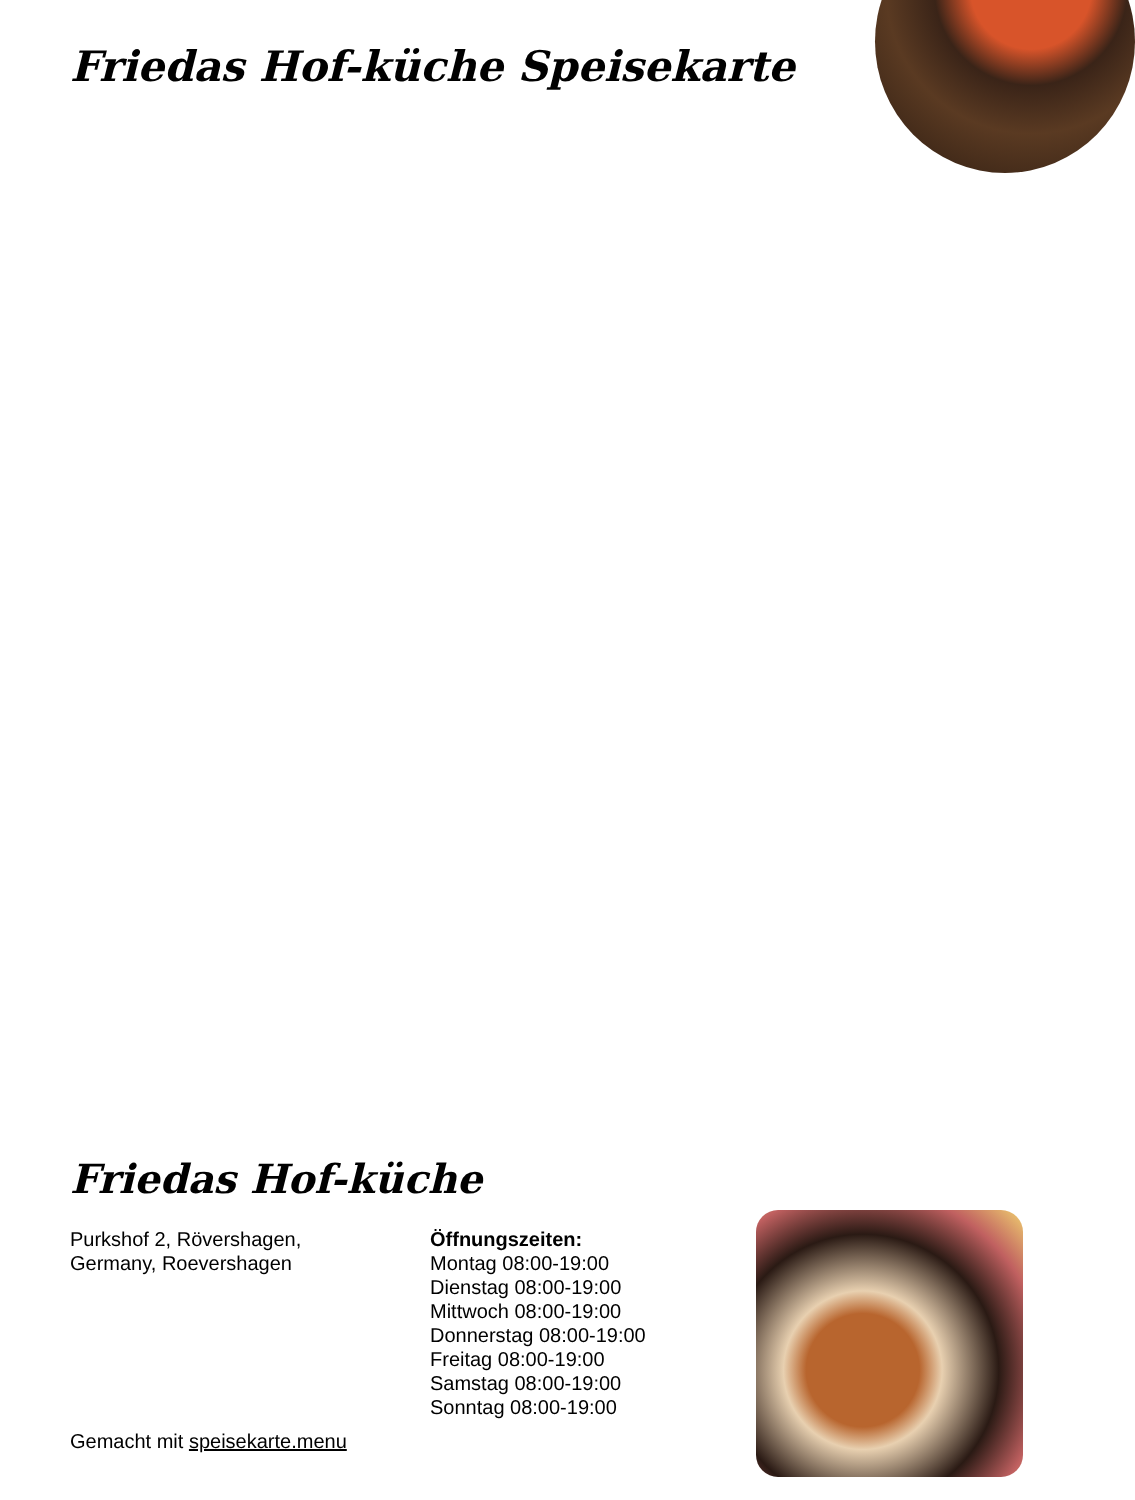Friedas Hof-küche Speisekarte
Friedas Hof-küche
Purkshof 2, Rövershagen,
Germany, Roevershagen
Öffnungszeiten:
Montag 08:00-19:00
Dienstag 08:00-19:00
Mittwoch 08:00-19:00
Donnerstag 08:00-19:00
Freitag 08:00-19:00
Samstag 08:00-19:00
Sonntag 08:00-19:00
Gemacht mit speisekarte.menu